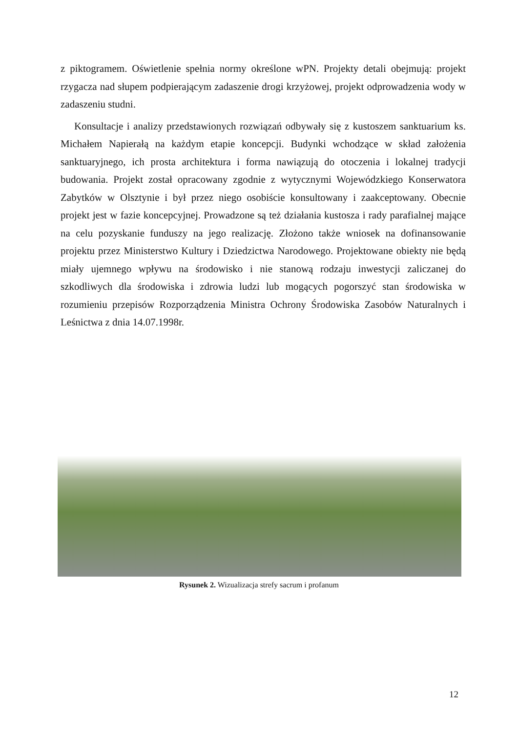z piktogramem. Oświetlenie spełnia normy określone wPN. Projekty detali obejmują: projekt rzygacza nad słupem podpierającym zadaszenie drogi krzyżowej, projekt odprowadzenia wody w zadaszeniu studni.
Konsultacje i analizy przedstawionych rozwiązań odbywały się z kustoszem sanktuarium ks. Michałem Napierałą na każdym etapie koncepcji. Budynki wchodzące w skład założenia sanktuaryjnego, ich prosta architektura i forma nawiązują do otoczenia i lokalnej tradycji budowania. Projekt został opracowany zgodnie z wytycznymi Wojewódzkiego Konserwatora Zabytków w Olsztynie i był przez niego osobiście konsultowany i zaakceptowany. Obecnie projekt jest w fazie koncepcyjnej. Prowadzone są też działania kustosza i rady parafialnej mające na celu pozyskanie funduszy na jego realizację. Złożono także wniosek na dofinansowanie projektu przez Ministerstwo Kultury i Dziedzictwa Narodowego. Projektowane obiekty nie będą miały ujemnego wpływu na środowisko i nie stanową rodzaju inwestycji zaliczanej do szkodliwych dla środowiska i zdrowia ludzi lub mogących pogorszyć stan środowiska w rozumieniu przepisów Rozporządzenia Ministra Ochrony Środowiska Zasobów Naturalnych i Leśnictwa z dnia 14.07.1998r.
Rysunek 2. Wizualizacja strefy sacrum i profanum
12